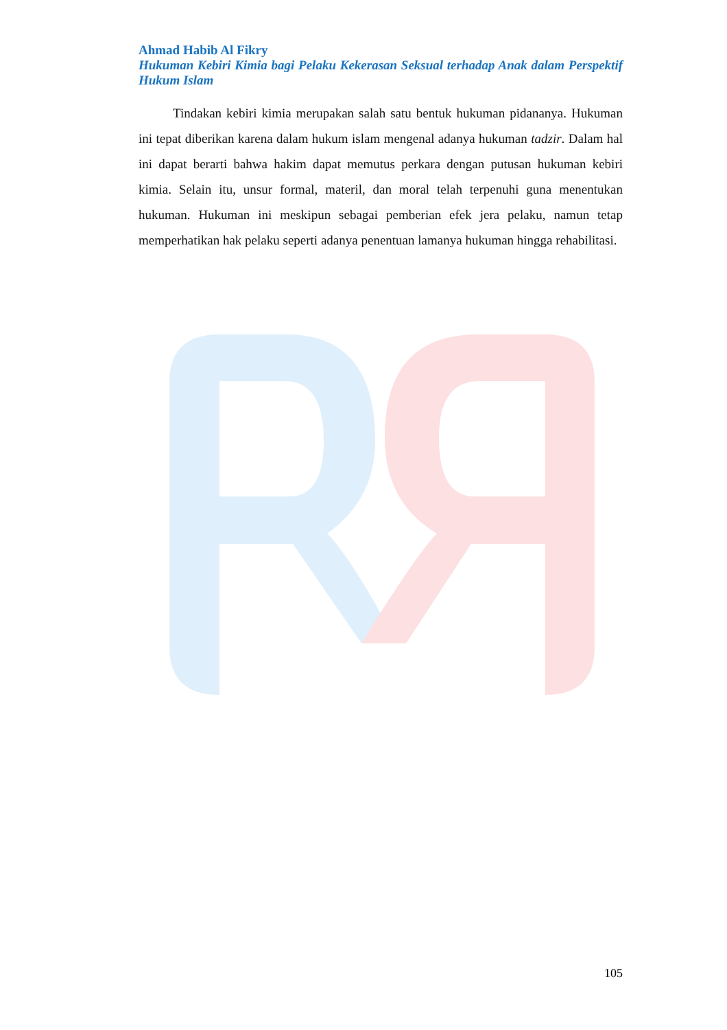Ahmad Habib Al Fikry
Hukuman Kebiri Kimia bagi Pelaku Kekerasan Seksual terhadap Anak dalam Perspektif Hukum Islam
Tindakan kebiri kimia merupakan salah satu bentuk hukuman pidananya. Hukuman ini tepat diberikan karena dalam hukum islam mengenal adanya hukuman tadzir. Dalam hal ini dapat berarti bahwa hakim dapat memutus perkara dengan putusan hukuman kebiri kimia. Selain itu, unsur formal, materil, dan moral telah terpenuhi guna menentukan hukuman. Hukuman ini meskipun sebagai pemberian efek jera pelaku, namun tetap memperhatikan hak pelaku seperti adanya penentuan lamanya hukuman hingga rehabilitasi.
105